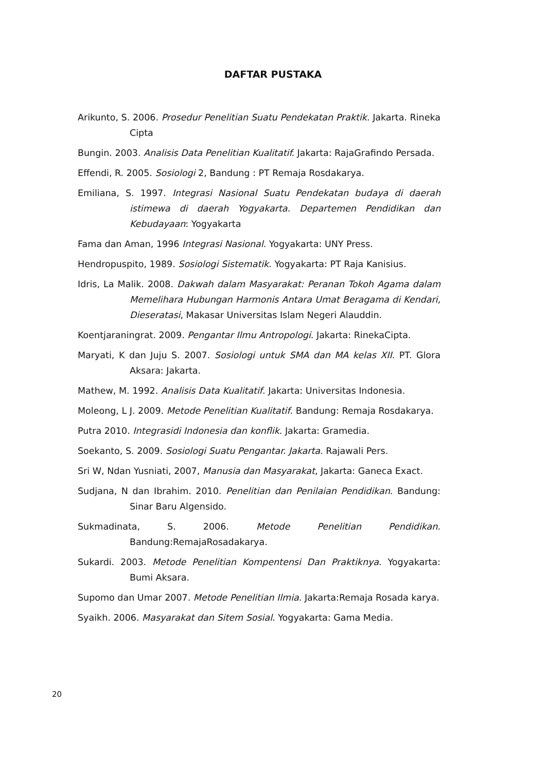DAFTAR PUSTAKA
Arikunto, S. 2006. Prosedur Penelitian Suatu Pendekatan Praktik. Jakarta. Rineka Cipta
Bungin. 2003. Analisis Data Penelitian Kualitatif. Jakarta: RajaGrafindo Persada.
Effendi, R. 2005. Sosiologi 2, Bandung : PT Remaja Rosdakarya.
Emiliana, S. 1997. Integrasi Nasional Suatu Pendekatan budaya di daerah istimewa di daerah Yogyakarta. Departemen Pendidikan dan Kebudayaan: Yogyakarta
Fama dan Aman, 1996 Integrasi Nasional. Yogyakarta: UNY Press.
Hendropuspito, 1989. Sosiologi Sistematik. Yogyakarta: PT Raja Kanisius.
Idris, La Malik. 2008. Dakwah dalam Masyarakat: Peranan Tokoh Agama dalam Memelihara Hubungan Harmonis Antara Umat Beragama di Kendari, Dieseratasi, Makasar Universitas Islam Negeri Alauddin.
Koentjaraningrat. 2009. Pengantar Ilmu Antropologi. Jakarta: RinekaCipta.
Maryati, K dan Juju S. 2007. Sosiologi untuk SMA dan MA kelas XII. PT. Glora Aksara: Jakarta.
Mathew, M. 1992. Analisis Data Kualitatif. Jakarta: Universitas Indonesia.
Moleong, L J. 2009. Metode Penelitian Kualitatif. Bandung: Remaja Rosdakarya.
Putra 2010. Integrasidi Indonesia dan konflik. Jakarta: Gramedia.
Soekanto, S. 2009. Sosiologi Suatu Pengantar. Jakarta. Rajawali Pers.
Sri W, Ndan Yusniati, 2007, Manusia dan Masyarakat, Jakarta: Ganeca Exact.
Sudjana, N dan Ibrahim. 2010. Penelitian dan Penilaian Pendidikan. Bandung: Sinar Baru Algensido.
Sukmadinata, S. 2006. Metode Penelitian Pendidikan. Bandung:RemajaRosadakarya.
Sukardi. 2003. Metode Penelitian Kompentensi Dan Praktiknya. Yogyakarta: Bumi Aksara.
Supomo dan Umar 2007. Metode Penelitian Ilmia. Jakarta:Remaja Rosada karya.
Syaikh. 2006. Masyarakat dan Sitem Sosial. Yogyakarta: Gama Media.
20